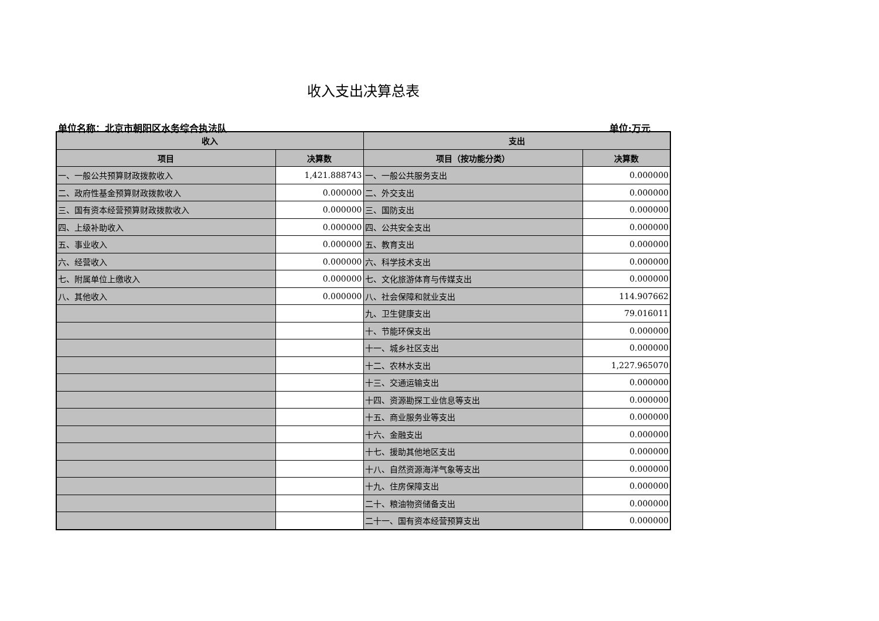收入支出决算总表
单位名称：北京市朝阳区水务综合执法队 单位:万元
| 收入 | | 支出 | |
| --- | --- | --- | --- |
| 项目 | 决算数 | 项目（按功能分类） | 决算数 |
| 一、一般公共预算财政拨款收入 | 1,421.888743 | 一、一般公共服务支出 | 0.000000 |
| 二、政府性基金预算财政拨款收入 | 0.000000 | 二、外交支出 | 0.000000 |
| 三、国有资本经营预算财政拨款收入 | 0.000000 | 三、国防支出 | 0.000000 |
| 四、上级补助收入 | 0.000000 | 四、公共安全支出 | 0.000000 |
| 五、事业收入 | 0.000000 | 五、教育支出 | 0.000000 |
| 六、经营收入 | 0.000000 | 六、科学技术支出 | 0.000000 |
| 七、附属单位上缴收入 | 0.000000 | 七、文化旅游体育与传媒支出 | 0.000000 |
| 八、其他收入 | 0.000000 | 八、社会保障和就业支出 | 114.907662 |
| | | 九、卫生健康支出 | 79.016011 |
| | | 十、节能环保支出 | 0.000000 |
| | | 十一、城乡社区支出 | 0.000000 |
| | | 十二、农林水支出 | 1,227.965070 |
| | | 十三、交通运输支出 | 0.000000 |
| | | 十四、资源勘探工业信息等支出 | 0.000000 |
| | | 十五、商业服务业等支出 | 0.000000 |
| | | 十六、金融支出 | 0.000000 |
| | | 十七、援助其他地区支出 | 0.000000 |
| | | 十八、自然资源海洋气象等支出 | 0.000000 |
| | | 十九、住房保障支出 | 0.000000 |
| | | 二十、粮油物资储备支出 | 0.000000 |
| | | 二十一、国有资本经营预算支出 | 0.000000 |